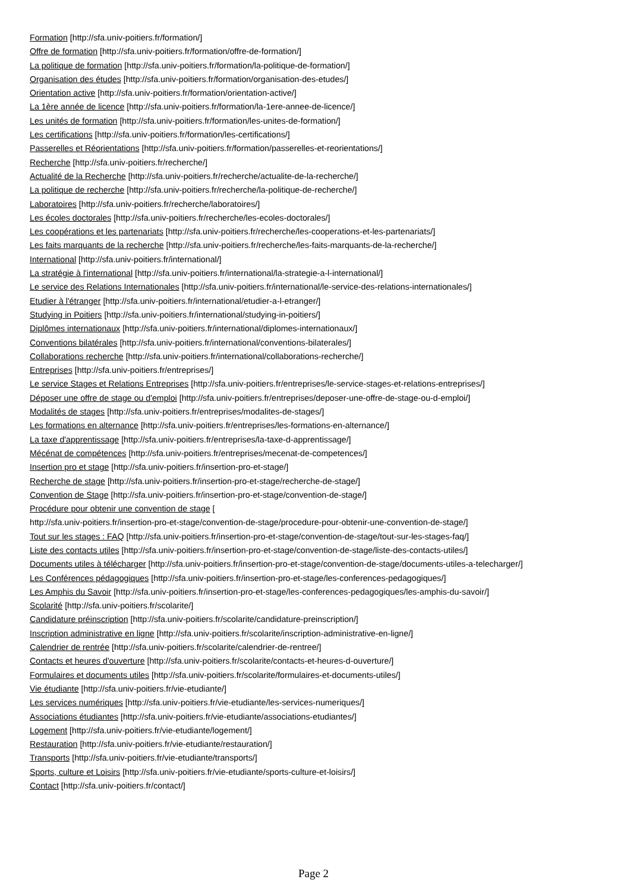Formation [http://sfa.univ-poitiers.fr/formation/]
Offre de formation [http://sfa.univ-poitiers.fr/formation/offre-de-formation/]
La politique de formation [http://sfa.univ-poitiers.fr/formation/la-politique-de-formation/]
Organisation des études [http://sfa.univ-poitiers.fr/formation/organisation-des-etudes/]
Orientation active [http://sfa.univ-poitiers.fr/formation/orientation-active/]
La 1ère année de licence [http://sfa.univ-poitiers.fr/formation/la-1ere-annee-de-licence/]
Les unités de formation [http://sfa.univ-poitiers.fr/formation/les-unites-de-formation/]
Les certifications [http://sfa.univ-poitiers.fr/formation/les-certifications/]
Passerelles et Réorientations [http://sfa.univ-poitiers.fr/formation/passerelles-et-reorientations/]
Recherche [http://sfa.univ-poitiers.fr/recherche/]
Actualité de la Recherche [http://sfa.univ-poitiers.fr/recherche/actualite-de-la-recherche/]
La politique de recherche [http://sfa.univ-poitiers.fr/recherche/la-politique-de-recherche/]
Laboratoires [http://sfa.univ-poitiers.fr/recherche/laboratoires/]
Les écoles doctorales [http://sfa.univ-poitiers.fr/recherche/les-ecoles-doctorales/]
Les coopérations et les partenariats [http://sfa.univ-poitiers.fr/recherche/les-cooperations-et-les-partenariats/]
Les faits marquants de la recherche [http://sfa.univ-poitiers.fr/recherche/les-faits-marquants-de-la-recherche/]
International [http://sfa.univ-poitiers.fr/international/]
La stratégie à l'international [http://sfa.univ-poitiers.fr/international/la-strategie-a-l-international/]
Le service des Relations Internationales [http://sfa.univ-poitiers.fr/international/le-service-des-relations-internationales/]
Etudier à l'étranger [http://sfa.univ-poitiers.fr/international/etudier-a-l-etranger/]
Studying in Poitiers [http://sfa.univ-poitiers.fr/international/studying-in-poitiers/]
Diplômes internationaux [http://sfa.univ-poitiers.fr/international/diplomes-internationaux/]
Conventions bilatérales [http://sfa.univ-poitiers.fr/international/conventions-bilaterales/]
Collaborations recherche [http://sfa.univ-poitiers.fr/international/collaborations-recherche/]
Entreprises [http://sfa.univ-poitiers.fr/entreprises/]
Le service Stages et Relations Entreprises [http://sfa.univ-poitiers.fr/entreprises/le-service-stages-et-relations-entreprises/]
Déposer une offre de stage ou d'emploi [http://sfa.univ-poitiers.fr/entreprises/deposer-une-offre-de-stage-ou-d-emploi/]
Modalités de stages [http://sfa.univ-poitiers.fr/entreprises/modalites-de-stages/]
Les formations en alternance [http://sfa.univ-poitiers.fr/entreprises/les-formations-en-alternance/]
La taxe d'apprentissage [http://sfa.univ-poitiers.fr/entreprises/la-taxe-d-apprentissage/]
Mécénat de compétences [http://sfa.univ-poitiers.fr/entreprises/mecenat-de-competences/]
Insertion pro et stage [http://sfa.univ-poitiers.fr/insertion-pro-et-stage/]
Recherche de stage [http://sfa.univ-poitiers.fr/insertion-pro-et-stage/recherche-de-stage/]
Convention de Stage [http://sfa.univ-poitiers.fr/insertion-pro-et-stage/convention-de-stage/]
Procédure pour obtenir une convention de stage [
http://sfa.univ-poitiers.fr/insertion-pro-et-stage/convention-de-stage/procedure-pour-obtenir-une-convention-de-stage/]
Tout sur les stages : FAQ [http://sfa.univ-poitiers.fr/insertion-pro-et-stage/convention-de-stage/tout-sur-les-stages-faq/]
Liste des contacts utiles [http://sfa.univ-poitiers.fr/insertion-pro-et-stage/convention-de-stage/liste-des-contacts-utiles/]
Documents utiles à télécharger [http://sfa.univ-poitiers.fr/insertion-pro-et-stage/convention-de-stage/documents-utiles-a-telecharger/]
Les Conférences pédagogiques [http://sfa.univ-poitiers.fr/insertion-pro-et-stage/les-conferences-pedagogiques/]
Les Amphis du Savoir [http://sfa.univ-poitiers.fr/insertion-pro-et-stage/les-conferences-pedagogiques/les-amphis-du-savoir/]
Scolarité [http://sfa.univ-poitiers.fr/scolarite/]
Candidature préinscription [http://sfa.univ-poitiers.fr/scolarite/candidature-preinscription/]
Inscription administrative en ligne [http://sfa.univ-poitiers.fr/scolarite/inscription-administrative-en-ligne/]
Calendrier de rentrée [http://sfa.univ-poitiers.fr/scolarite/calendrier-de-rentree/]
Contacts et heures d'ouverture [http://sfa.univ-poitiers.fr/scolarite/contacts-et-heures-d-ouverture/]
Formulaires et documents utiles [http://sfa.univ-poitiers.fr/scolarite/formulaires-et-documents-utiles/]
Vie étudiante [http://sfa.univ-poitiers.fr/vie-etudiante/]
Les services numériques [http://sfa.univ-poitiers.fr/vie-etudiante/les-services-numeriques/]
Associations étudiantes [http://sfa.univ-poitiers.fr/vie-etudiante/associations-etudiantes/]
Logement [http://sfa.univ-poitiers.fr/vie-etudiante/logement/]
Restauration [http://sfa.univ-poitiers.fr/vie-etudiante/restauration/]
Transports [http://sfa.univ-poitiers.fr/vie-etudiante/transports/]
Sports, culture et Loisirs [http://sfa.univ-poitiers.fr/vie-etudiante/sports-culture-et-loisirs/]
Contact [http://sfa.univ-poitiers.fr/contact/]
Page 2